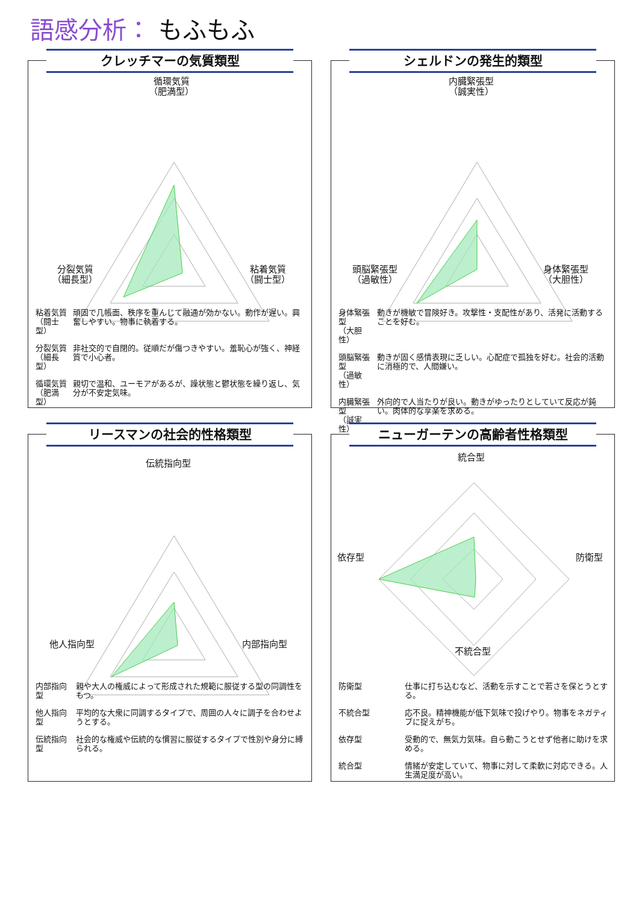語感分析： もふもふ
クレッチマーの気質類型
循環気質
（肥満型）
分裂気質
（細長型）
粘着気質
（闘士型）
| 粘着気質 （闘士型） | 頑固で几帳面、秩序を重んじて融通が効かない。動作が遅い。興奮しやすい。物事に執着する。 |
| 分裂気質 （細長型） | 非社交的で自閉的。従順だが傷つきやすい。羞恥心が強く、神経質で小心者。 |
| 循環気質 （肥満型） | 親切で温和、ユーモアがあるが、躁状態と鬱状態を繰り返し、気分が不安定気味。 |
シェルドンの発生的類型
内臓緊張型
（誠実性）
頭脳緊張型
（過敏性）
身体緊張型
（大胆性）
| 身体緊張型 （大胆性） | 動きが機敏で冒険好き。攻撃性・支配性があり、活発に活動することを好む。 |
| 頭脳緊張型 （過敏性） | 動きが固く感情表現に乏しい。心配症で孤独を好む。社会的活動に消極的で、人間嫌い。 |
| 内臓緊張型 （誠実性） | 外向的で人当たりが良い。動きがゆったりとしていて反応が鈍い。肉体的な享楽を求める。 |
リースマンの社会的性格類型
伝統指向型
他人指向型 内部指向型
| 内部指向型 | 親や大人の権威によって形成された規範に服従する型の同調性をもつ。 |
| 他人指向型 | 平均的な大衆に同調するタイプで、周囲の人々に調子を合わせようとする。 |
| 伝統指向型 | 社会的な権威や伝統的な慣習に服従するタイプで性別や身分に縛られる。 |
ニューガーテンの高齢者性格類型
統合型
依存型 防衛型
不統合型
| 防衛型 | 仕事に打ち込むなど、活動を示すことで若さを保とうとする。 |
| 不統合型 | 応不良。精神機能が低下気味で投げやり。物事をネガティブに捉えがち。 |
| 依存型 | 受動的で、無気力気味。自ら動こうとせず他者に助けを求める。 |
| 統合型 | 情緒が安定していて、物事に対して柔軟に対応できる。人生満足度が高い。 |